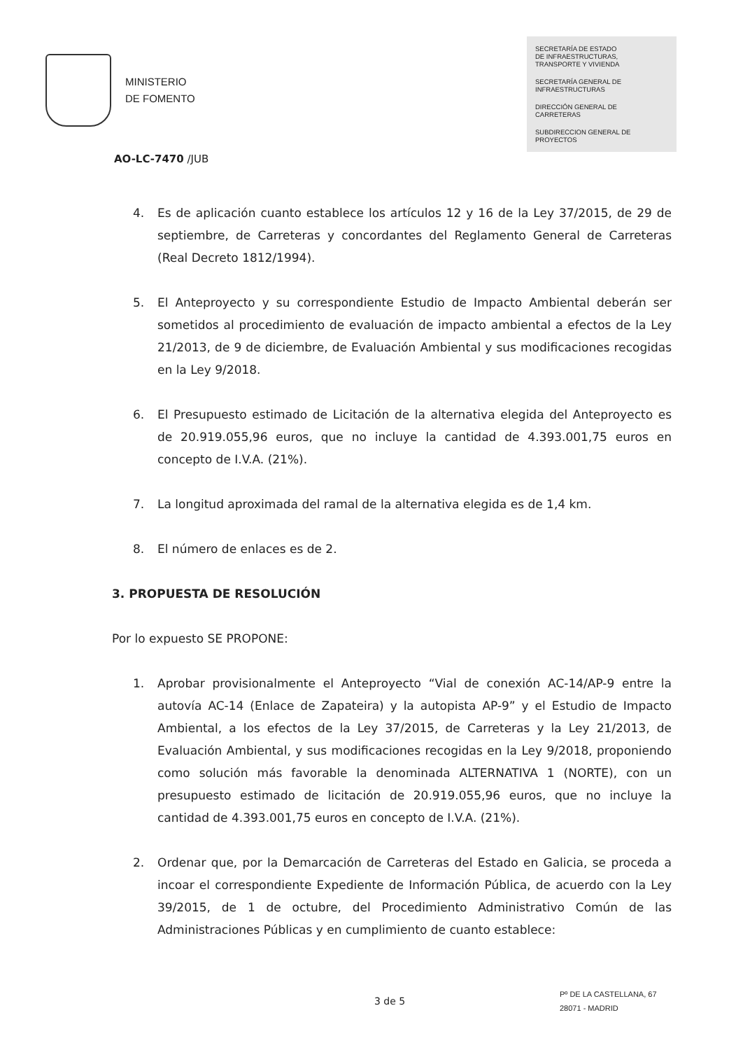MINISTERIO
DE FOMENTO
SECRETARÍA DE ESTADO
DE INFRAESTRUCTURAS,
TRANSPORTE Y VIVIENDA
SECRETARÍA GENERAL DE
INFRAESTRUCTURAS
DIRECCIÓN GENERAL DE
CARRETERAS
SUBDIRECCION GENERAL DE
PROYECTOS
AO-LC-7470 /JUB
4. Es de aplicación cuanto establece los artículos 12 y 16 de la Ley 37/2015, de 29 de septiembre, de Carreteras y concordantes del Reglamento General de Carreteras (Real Decreto 1812/1994).
5. El Anteproyecto y su correspondiente Estudio de Impacto Ambiental deberán ser sometidos al procedimiento de evaluación de impacto ambiental a efectos de la Ley 21/2013, de 9 de diciembre, de Evaluación Ambiental y sus modificaciones recogidas en la Ley 9/2018.
6. El Presupuesto estimado de Licitación de la alternativa elegida del Anteproyecto es de 20.919.055,96 euros, que no incluye la cantidad de 4.393.001,75 euros en concepto de I.V.A. (21%).
7. La longitud aproximada del ramal de la alternativa elegida es de 1,4 km.
8. El número de enlaces es de 2.
3. PROPUESTA DE RESOLUCIÓN
Por lo expuesto SE PROPONE:
1. Aprobar provisionalmente el Anteproyecto “Vial de conexión AC-14/AP-9 entre la autovía AC-14 (Enlace de Zapateira) y la autopista AP-9” y el Estudio de Impacto Ambiental, a los efectos de la Ley 37/2015, de Carreteras y la Ley 21/2013, de Evaluación Ambiental, y sus modificaciones recogidas en la Ley 9/2018, proponiendo como solución más favorable la denominada ALTERNATIVA 1 (NORTE), con un presupuesto estimado de licitación de 20.919.055,96 euros, que no incluye la cantidad de 4.393.001,75 euros en concepto de I.V.A. (21%).
2. Ordenar que, por la Demarcación de Carreteras del Estado en Galicia, se proceda a incoar el correspondiente Expediente de Información Pública, de acuerdo con la Ley 39/2015, de 1 de octubre, del Procedimiento Administrativo Común de las Administraciones Públicas y en cumplimiento de cuanto establece:
3 de 5
Pº DE LA CASTELLANA, 67
28071 - MADRID